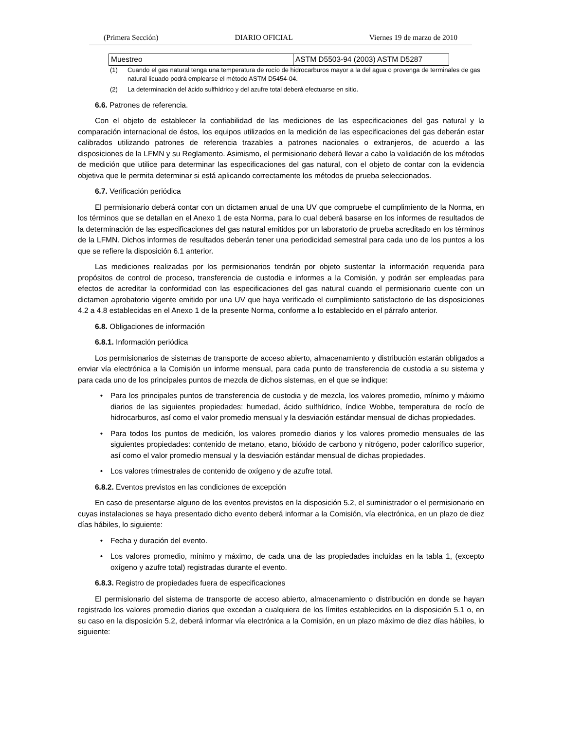(Primera Sección) DIARIO OFICIAL Viernes 19 de marzo de 2010
| Muestreo | ASTM D5503-94 (2003) ASTM D5287 |
(1) Cuando el gas natural tenga una temperatura de rocío de hidrocarburos mayor a la del agua o provenga de terminales de gas natural licuado podrá emplearse el método ASTM D5454-04.
(2) La determinación del ácido sulfhídrico y del azufre total deberá efectuarse en sitio.
6.6. Patrones de referencia.
Con el objeto de establecer la confiabilidad de las mediciones de las especificaciones del gas natural y la comparación internacional de éstos, los equipos utilizados en la medición de las especificaciones del gas deberán estar calibrados utilizando patrones de referencia trazables a patrones nacionales o extranjeros, de acuerdo a las disposiciones de la LFMN y su Reglamento. Asimismo, el permisionario deberá llevar a cabo la validación de los métodos de medición que utilice para determinar las especificaciones del gas natural, con el objeto de contar con la evidencia objetiva que le permita determinar si está aplicando correctamente los métodos de prueba seleccionados.
6.7. Verificación periódica
El permisionario deberá contar con un dictamen anual de una UV que compruebe el cumplimiento de la Norma, en los términos que se detallan en el Anexo 1 de esta Norma, para lo cual deberá basarse en los informes de resultados de la determinación de las especificaciones del gas natural emitidos por un laboratorio de prueba acreditado en los términos de la LFMN. Dichos informes de resultados deberán tener una periodicidad semestral para cada uno de los puntos a los que se refiere la disposición 6.1 anterior.
Las mediciones realizadas por los permisionarios tendrán por objeto sustentar la información requerida para propósitos de control de proceso, transferencia de custodia e informes a la Comisión, y podrán ser empleadas para efectos de acreditar la conformidad con las especificaciones del gas natural cuando el permisionario cuente con un dictamen aprobatorio vigente emitido por una UV que haya verificado el cumplimiento satisfactorio de las disposiciones 4.2 a 4.8 establecidas en el Anexo 1 de la presente Norma, conforme a lo establecido en el párrafo anterior.
6.8. Obligaciones de información
6.8.1. Información periódica
Los permisionarios de sistemas de transporte de acceso abierto, almacenamiento y distribución estarán obligados a enviar vía electrónica a la Comisión un informe mensual, para cada punto de transferencia de custodia a su sistema y para cada uno de los principales puntos de mezcla de dichos sistemas, en el que se indique:
• Para los principales puntos de transferencia de custodia y de mezcla, los valores promedio, mínimo y máximo diarios de las siguientes propiedades: humedad, ácido sulfhídrico, índice Wobbe, temperatura de rocío de hidrocarburos, así como el valor promedio mensual y la desviación estándar mensual de dichas propiedades.
• Para todos los puntos de medición, los valores promedio diarios y los valores promedio mensuales de las siguientes propiedades: contenido de metano, etano, bióxido de carbono y nitrógeno, poder calorífico superior, así como el valor promedio mensual y la desviación estándar mensual de dichas propiedades.
• Los valores trimestrales de contenido de oxígeno y de azufre total.
6.8.2. Eventos previstos en las condiciones de excepción
En caso de presentarse alguno de los eventos previstos en la disposición 5.2, el suministrador o el permisionario en cuyas instalaciones se haya presentado dicho evento deberá informar a la Comisión, vía electrónica, en un plazo de diez días hábiles, lo siguiente:
• Fecha y duración del evento.
• Los valores promedio, mínimo y máximo, de cada una de las propiedades incluidas en la tabla 1, (excepto oxígeno y azufre total) registradas durante el evento.
6.8.3. Registro de propiedades fuera de especificaciones
El permisionario del sistema de transporte de acceso abierto, almacenamiento o distribución en donde se hayan registrado los valores promedio diarios que excedan a cualquiera de los límites establecidos en la disposición 5.1 o, en su caso en la disposición 5.2, deberá informar vía electrónica a la Comisión, en un plazo máximo de diez días hábiles, lo siguiente: